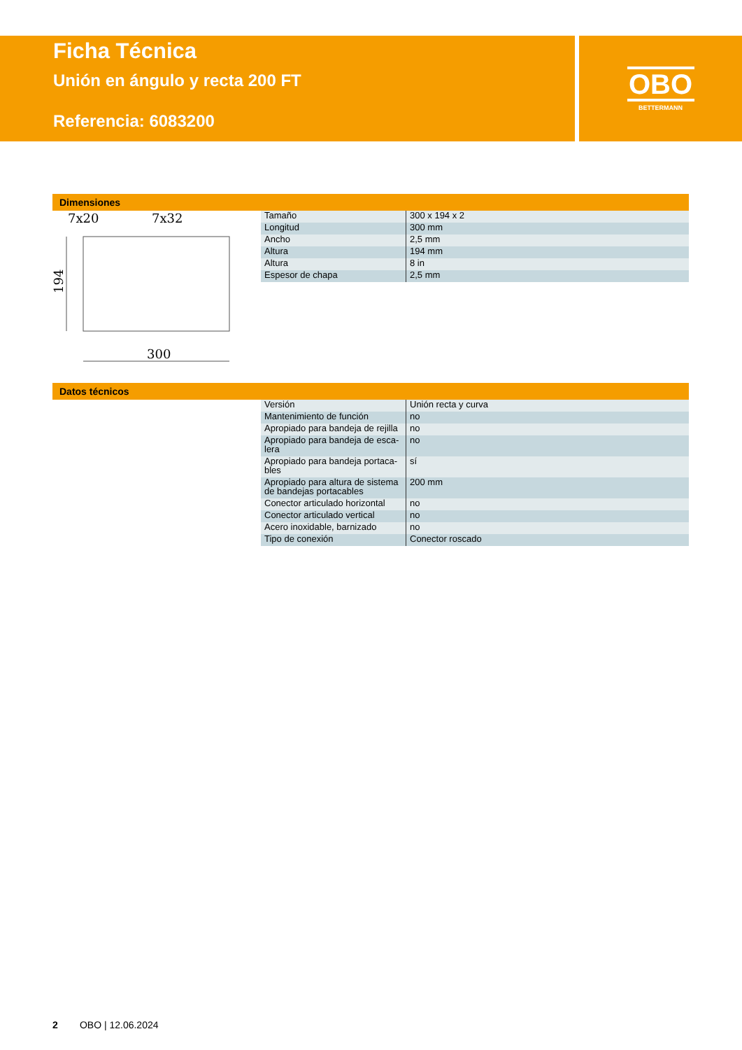Ficha Técnica
Unión en ángulo y recta 200 FT
Referencia: 6083200
OBO
BETTERMANN
Dimensiones
7x20
7x32
194
300
| Tamaño | 300 x 194 x 2 |
| Longitud | 300 mm |
| Ancho | 2,5 mm |
| Altura | 194 mm |
| Altura | 8 in |
| Espesor de chapa | 2,5 mm |
Datos técnicos
| Versión | Unión recta y curva |
| Mantenimiento de función | no |
| Apropiado para bandeja de rejilla | no |
| Apropiado para bandeja de esca-lera | no |
| Apropiado para bandeja portaca-bles | sí |
| Apropiado para altura de sistema de bandejas portacables | 200 mm |
| Conector articulado horizontal | no |
| Conector articulado vertical | no |
| Acero inoxidable, barnizado | no |
| Tipo de conexión | Conector roscado |
2 OBO | 12.06.2024